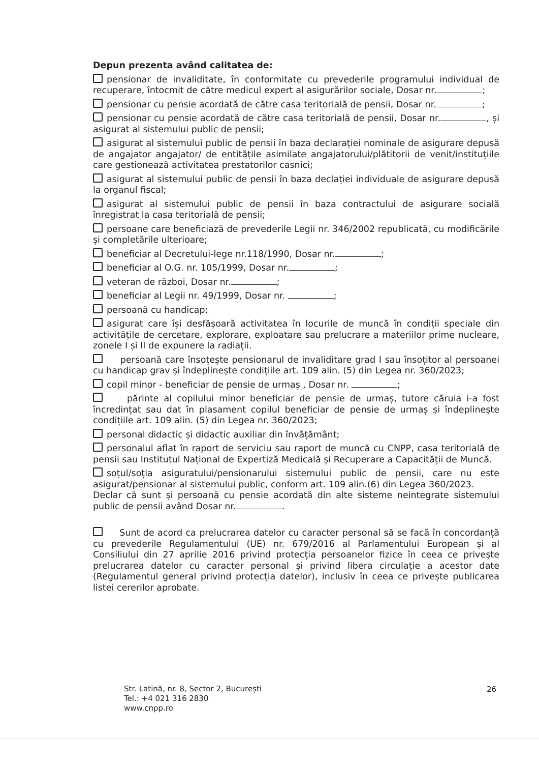Depun prezenta având calitatea de:
pensionar de invaliditate, în conformitate cu prevederile programului individual de recuperare, întocmit de către medicul expert al asigurărilor sociale, Dosar nr. ;
pensionar cu pensie acordată de către casa teritorială de pensii, Dosar nr. ;
pensionar cu pensie acordată de către casa teritorială de pensii, Dosar nr. , și asigurat al sistemului public de pensii;
asigurat al sistemului public de pensii în baza declarației nominale de asigurare depusă de angajator angajator/ de entitățile asimilate angajatorului/plătitorii de venit/instituțiile care gestionează activitatea prestatorilor casnici;
asigurat al sistemului public de pensii în baza declației individuale de asigurare depusă la organul fiscal;
asigurat al sistemului public de pensii în baza contractului de asigurare socială înregistrat la casa teritorială de pensii;
persoane care beneficiază de prevederile Legii nr. 346/2002 republicată, cu modificările și completările ulterioare;
beneficiar al Decretului-lege nr.118/1990, Dosar nr. ;
beneficiar al O.G. nr. 105/1999, Dosar nr. ;
veteran de război, Dosar nr. ;
beneficiar al Legii nr. 49/1999, Dosar nr. ;
persoană cu handicap;
asigurat care își desfășoară activitatea în locurile de muncă în condiții speciale din activitățile de cercetare, explorare, exploatare sau prelucrare a materiilor prime nucleare, zonele I și II de expunere la radiații.
persoană care însoțește pensionarul de invaliditare grad I sau însoțitor al persoanei cu handicap grav și îndeplinește condițiile art. 109 alin. (5) din Legea nr. 360/2023;
copil minor - beneficiar de pensie de urmaș , Dosar nr. ;
părinte al copilului minor beneficiar de pensie de urmaș, tutore căruia i-a fost încredințat sau dat în plasament copilul beneficiar de pensie de urmaș și îndeplinește condițiile art. 109 alin. (5) din Legea nr. 360/2023;
personal didactic și didactic auxiliar din învățământ;
personalul aflat în raport de serviciu sau raport de muncă cu CNPP, casa teritorială de pensii sau Institutul Național de Expertiză Medicală și Recuperare a Capacității de Muncă.
soțul/soția asiguratului/pensionarului sistemului public de pensii, care nu este asigurat/pensionar al sistemului public, conform art. 109 alin.(6) din Legea 360/2023.
Declar că sunt și persoană cu pensie acordată din alte sisteme neintegrate sistemului public de pensii având Dosar nr. .
Sunt de acord ca prelucrarea datelor cu caracter personal să se facă în concordanță cu prevederile Regulamentului (UE) nr. 679/2016 al Parlamentului European și al Consiliului din 27 aprilie 2016 privind protecția persoanelor fizice în ceea ce privește prelucrarea datelor cu caracter personal și privind libera circulație a acestor date (Regulamentul general privind protecția datelor), inclusiv în ceea ce privește publicarea listei cererilor aprobate.
Str. Latină, nr. 8, Sector 2, București
Tel.: +4 021 316 2830
www.cnpp.ro
26